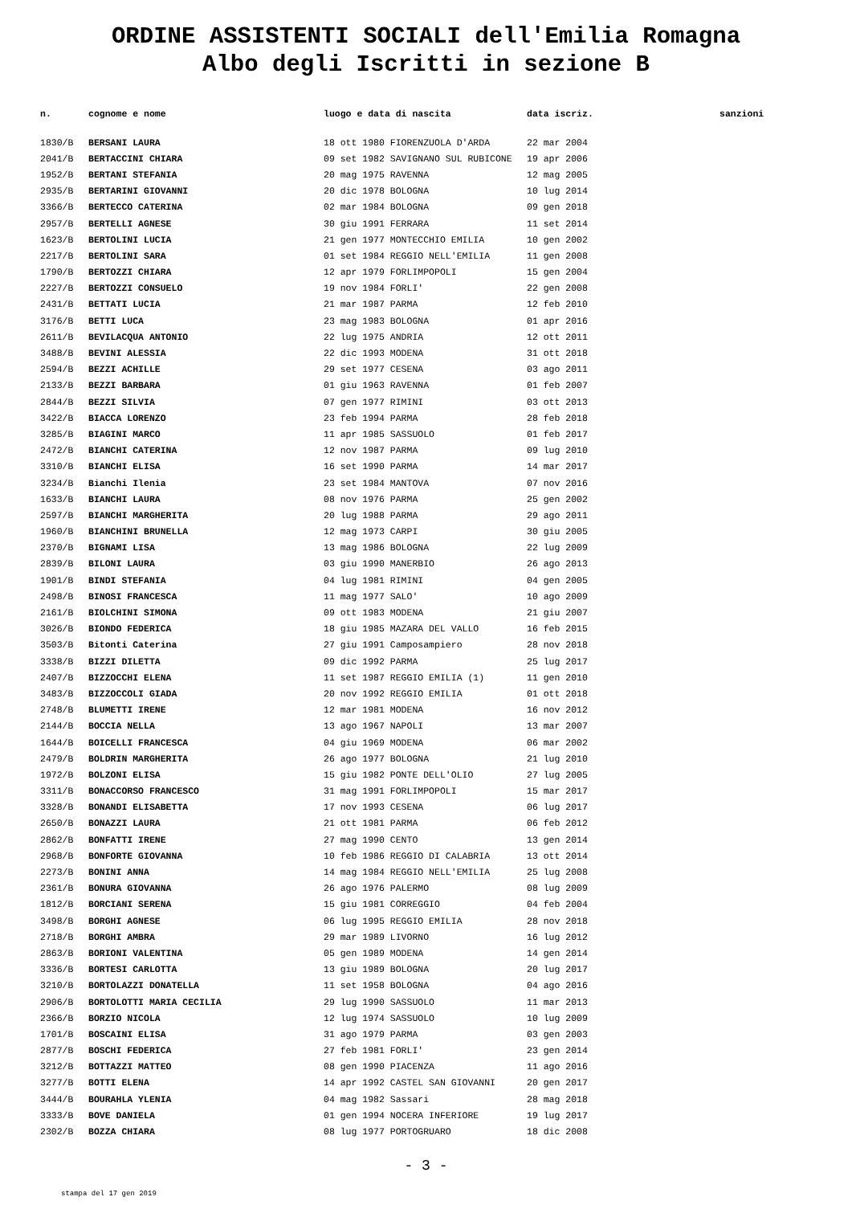ORDINE ASSISTENTI SOCIALI dell'Emilia Romagna
Albo degli Iscritti in sezione B
| n. | cognome e nome | luogo e data di nascita | data iscriz. | sanzioni |
| --- | --- | --- | --- | --- |
| 1830/B | BERSANI LAURA | 18 ott 1980 FIORENZUOLA D'ARDA | 22 mar 2004 | |
| 2041/B | BERTACCINI CHIARA | 09 set 1982 SAVIGNANO SUL RUBICONE | 19 apr 2006 | |
| 1952/B | BERTANI STEFANIA | 20 mag 1975 RAVENNA | 12 mag 2005 | |
| 2935/B | BERTARINI GIOVANNI | 20 dic 1978 BOLOGNA | 10 lug 2014 | |
| 3366/B | BERTECCO CATERINA | 02 mar 1984 BOLOGNA | 09 gen 2018 | |
| 2957/B | BERTELLI AGNESE | 30 giu 1991 FERRARA | 11 set 2014 | |
| 1623/B | BERTOLINI LUCIA | 21 gen 1977 MONTECCHIO EMILIA | 10 gen 2002 | |
| 2217/B | BERTOLINI SARA | 01 set 1984 REGGIO NELL'EMILIA | 11 gen 2008 | |
| 1790/B | BERTOZZI CHIARA | 12 apr 1979 FORLIMPOPOLI | 15 gen 2004 | |
| 2227/B | BERTOZZI CONSUELO | 19 nov 1984 FORLI' | 22 gen 2008 | |
| 2431/B | BETTATI LUCIA | 21 mar 1987 PARMA | 12 feb 2010 | |
| 3176/B | BETTI LUCA | 23 mag 1983 BOLOGNA | 01 apr 2016 | |
| 2611/B | BEVILACQUA ANTONIO | 22 lug 1975 ANDRIA | 12 ott 2011 | |
| 3488/B | BEVINI ALESSIA | 22 dic 1993 MODENA | 31 ott 2018 | |
| 2594/B | BEZZI ACHILLE | 29 set 1977 CESENA | 03 ago 2011 | |
| 2133/B | BEZZI BARBARA | 01 giu 1963 RAVENNA | 01 feb 2007 | |
| 2844/B | BEZZI SILVIA | 07 gen 1977 RIMINI | 03 ott 2013 | |
| 3422/B | BIACCA LORENZO | 23 feb 1994 PARMA | 28 feb 2018 | |
| 3285/B | BIAGINI MARCO | 11 apr 1985 SASSUOLO | 01 feb 2017 | |
| 2472/B | BIANCHI CATERINA | 12 nov 1987 PARMA | 09 lug 2010 | |
| 3310/B | BIANCHI ELISA | 16 set 1990 PARMA | 14 mar 2017 | |
| 3234/B | Bianchi Ilenia | 23 set 1984 MANTOVA | 07 nov 2016 | |
| 1633/B | BIANCHI LAURA | 08 nov 1976 PARMA | 25 gen 2002 | |
| 2597/B | BIANCHI MARGHERITA | 20 lug 1988 PARMA | 29 ago 2011 | |
| 1960/B | BIANCHINI BRUNELLA | 12 mag 1973 CARPI | 30 giu 2005 | |
| 2370/B | BIGNAMI LISA | 13 mag 1986 BOLOGNA | 22 lug 2009 | |
| 2839/B | BILONI LAURA | 03 giu 1990 MANERBIO | 26 ago 2013 | |
| 1901/B | BINDI STEFANIA | 04 lug 1981 RIMINI | 04 gen 2005 | |
| 2498/B | BINOSI FRANCESCA | 11 mag 1977 SALO' | 10 ago 2009 | |
| 2161/B | BIOLCHINI SIMONA | 09 ott 1983 MODENA | 21 giu 2007 | |
| 3026/B | BIONDO FEDERICA | 18 giu 1985 MAZARA DEL VALLO | 16 feb 2015 | |
| 3503/B | Bitonti Caterina | 27 giu 1991 Camposampiero | 28 nov 2018 | |
| 3338/B | BIZZI DILETTA | 09 dic 1992 PARMA | 25 lug 2017 | |
| 2407/B | BIZZOCCHI ELENA | 11 set 1987 REGGIO EMILIA (1) | 11 gen 2010 | |
| 3483/B | BIZZOCCOLI GIADA | 20 nov 1992 REGGIO EMILIA | 01 ott 2018 | |
| 2748/B | BLUMETTI IRENE | 12 mar 1981 MODENA | 16 nov 2012 | |
| 2144/B | BOCCIA NELLA | 13 ago 1967 NAPOLI | 13 mar 2007 | |
| 1644/B | BOICELLI FRANCESCA | 04 giu 1969 MODENA | 06 mar 2002 | |
| 2479/B | BOLDRIN MARGHERITA | 26 ago 1977 BOLOGNA | 21 lug 2010 | |
| 1972/B | BOLZONI ELISA | 15 giu 1982 PONTE DELL'OLIO | 27 lug 2005 | |
| 3311/B | BONACCORSO FRANCESCO | 31 mag 1991 FORLIMPOPOLI | 15 mar 2017 | |
| 3328/B | BONANDI ELISABETTA | 17 nov 1993 CESENA | 06 lug 2017 | |
| 2650/B | BONAZZI LAURA | 21 ott 1981 PARMA | 06 feb 2012 | |
| 2862/B | BONFATTI IRENE | 27 mag 1990 CENTO | 13 gen 2014 | |
| 2968/B | BONFORTE GIOVANNA | 10 feb 1986 REGGIO DI CALABRIA | 13 ott 2014 | |
| 2273/B | BONINI ANNA | 14 mag 1984 REGGIO NELL'EMILIA | 25 lug 2008 | |
| 2361/B | BONURA GIOVANNA | 26 ago 1976 PALERMO | 08 lug 2009 | |
| 1812/B | BORCIANI SERENA | 15 giu 1981 CORREGGIO | 04 feb 2004 | |
| 3498/B | BORGHI AGNESE | 06 lug 1995 REGGIO EMILIA | 28 nov 2018 | |
| 2718/B | BORGHI AMBRA | 29 mar 1989 LIVORNO | 16 lug 2012 | |
| 2863/B | BORIONI VALENTINA | 05 gen 1989 MODENA | 14 gen 2014 | |
| 3336/B | BORTESI CARLOTTA | 13 giu 1989 BOLOGNA | 20 lug 2017 | |
| 3210/B | BORTOLAZZI DONATELLA | 11 set 1958 BOLOGNA | 04 ago 2016 | |
| 2906/B | BORTOLOTTI MARIA CECILIA | 29 lug 1990 SASSUOLO | 11 mar 2013 | |
| 2366/B | BORZIO NICOLA | 12 lug 1974 SASSUOLO | 10 lug 2009 | |
| 1701/B | BOSCAINI ELISA | 31 ago 1979 PARMA | 03 gen 2003 | |
| 2877/B | BOSCHI FEDERICA | 27 feb 1981 FORLI' | 23 gen 2014 | |
| 3212/B | BOTTAZZI MATTEO | 08 gen 1990 PIACENZA | 11 ago 2016 | |
| 3277/B | BOTTI ELENA | 14 apr 1992 CASTEL SAN GIOVANNI | 20 gen 2017 | |
| 3444/B | BOURAHLA YLENIA | 04 mag 1982 Sassari | 28 mag 2018 | |
| 3333/B | BOVE DANIELA | 01 gen 1994 NOCERA INFERIORE | 19 lug 2017 | |
| 2302/B | BOZZA CHIARA | 08 lug 1977 PORTOGRUARO | 18 dic 2008 | |
- 3 -
stampa del 17 gen 2019